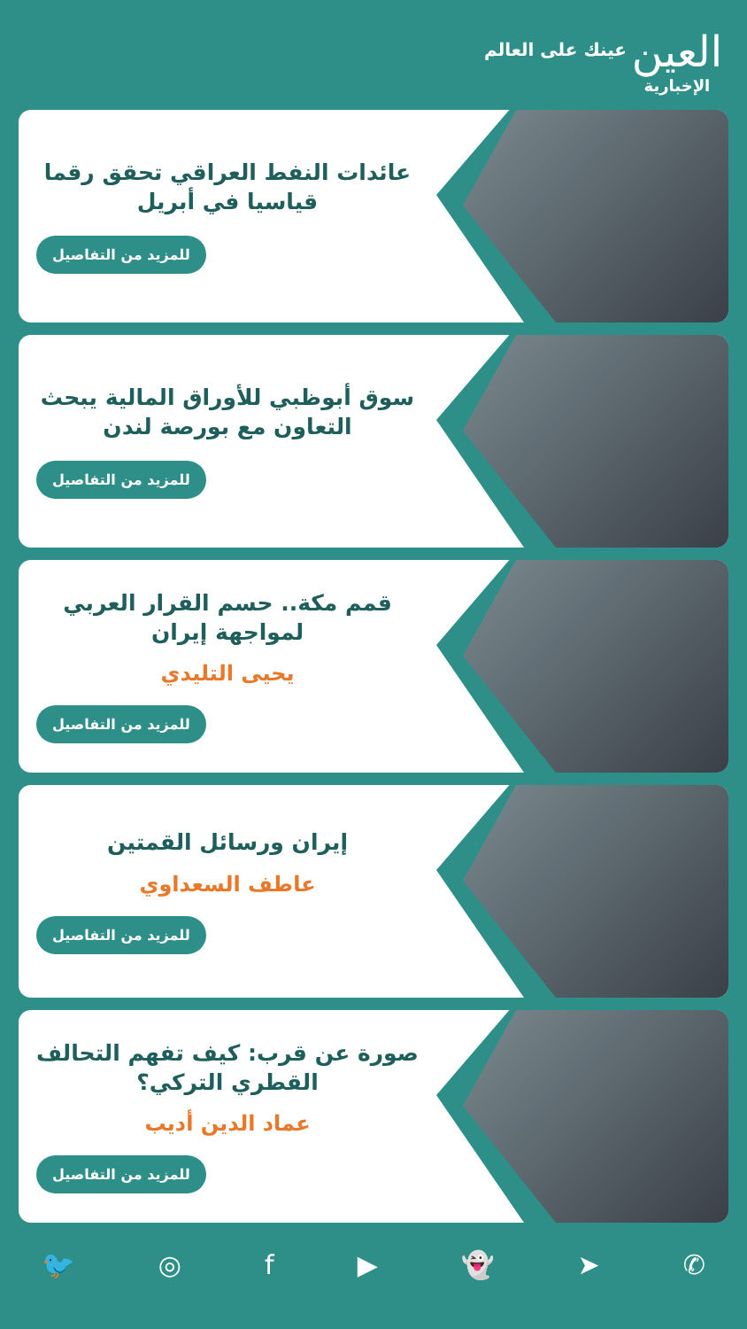العين
الإخبارية
عينك على العالم
عائدات النفط العراقي تحقق رقما قياسيا في أبريل
للمزيد من التفاصيل
سوق أبوظبي للأوراق المالية يبحث التعاون مع بورصة لندن
للمزيد من التفاصيل
قمم مكة.. حسم القرار العربي لمواجهة إيران
يحيى التليدي
للمزيد من التفاصيل
إيران ورسائل القمتين
عاطف السعداوي
للمزيد من التفاصيل
صورة عن قرب: كيف تفهم التحالف القطري التركي؟
عماد الدين أديب
للمزيد من التفاصيل
✆ ➤ 👻 ▶ f ◎ 🐦